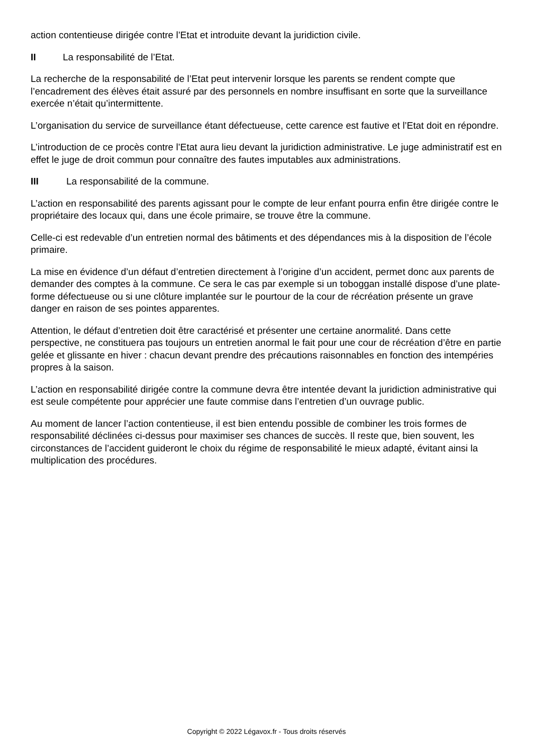action contentieuse dirigée contre l’Etat et introduite devant la juridiction civile.
II La responsabilité de l’Etat.
La recherche de la responsabilité de l’Etat peut intervenir lorsque les parents se rendent compte que l’encadrement des élèves était assuré par des personnels en nombre insuffisant en sorte que la surveillance exercée n’était qu’intermittente.
L’organisation du service de surveillance étant défectueuse, cette carence est fautive et l’Etat doit en répondre.
L’introduction de ce procès contre l’Etat aura lieu devant la juridiction administrative. Le juge administratif est en effet le juge de droit commun pour connaître des fautes imputables aux administrations.
III La responsabilité de la commune.
L’action en responsabilité des parents agissant pour le compte de leur enfant pourra enfin être dirigée contre le propriétaire des locaux qui, dans une école primaire, se trouve être la commune.
Celle-ci est redevable d’un entretien normal des bâtiments et des dépendances mis à la disposition de l’école primaire.
La mise en évidence d’un défaut d’entretien directement à l’origine d’un accident, permet donc aux parents de demander des comptes à la commune. Ce sera le cas par exemple si un toboggan installé dispose d’une plate-forme défectueuse ou si une clôture implantée sur le pourtour de la cour de récréation présente un grave danger en raison de ses pointes apparentes.
Attention, le défaut d’entretien doit être caractérisé et présenter une certaine anormalité. Dans cette perspective, ne constituera pas toujours un entretien anormal le fait pour une cour de récréation d’être en partie gelée et glissante en hiver : chacun devant prendre des précautions raisonnables en fonction des intempéries propres à la saison.
L’action en responsabilité dirigée contre la commune devra être intentée devant la juridiction administrative qui est seule compétente pour apprécier une faute commise dans l’entretien d’un ouvrage public.
Au moment de lancer l’action contentieuse, il est bien entendu possible de combiner les trois formes de responsabilité déclinées ci-dessus pour maximiser ses chances de succès. Il reste que, bien souvent, les circonstances de l’accident guideront le choix du régime de responsabilité le mieux adapté, évitant ainsi la multiplication des procédures.
Copyright © 2022 Légavox.fr - Tous droits réservés